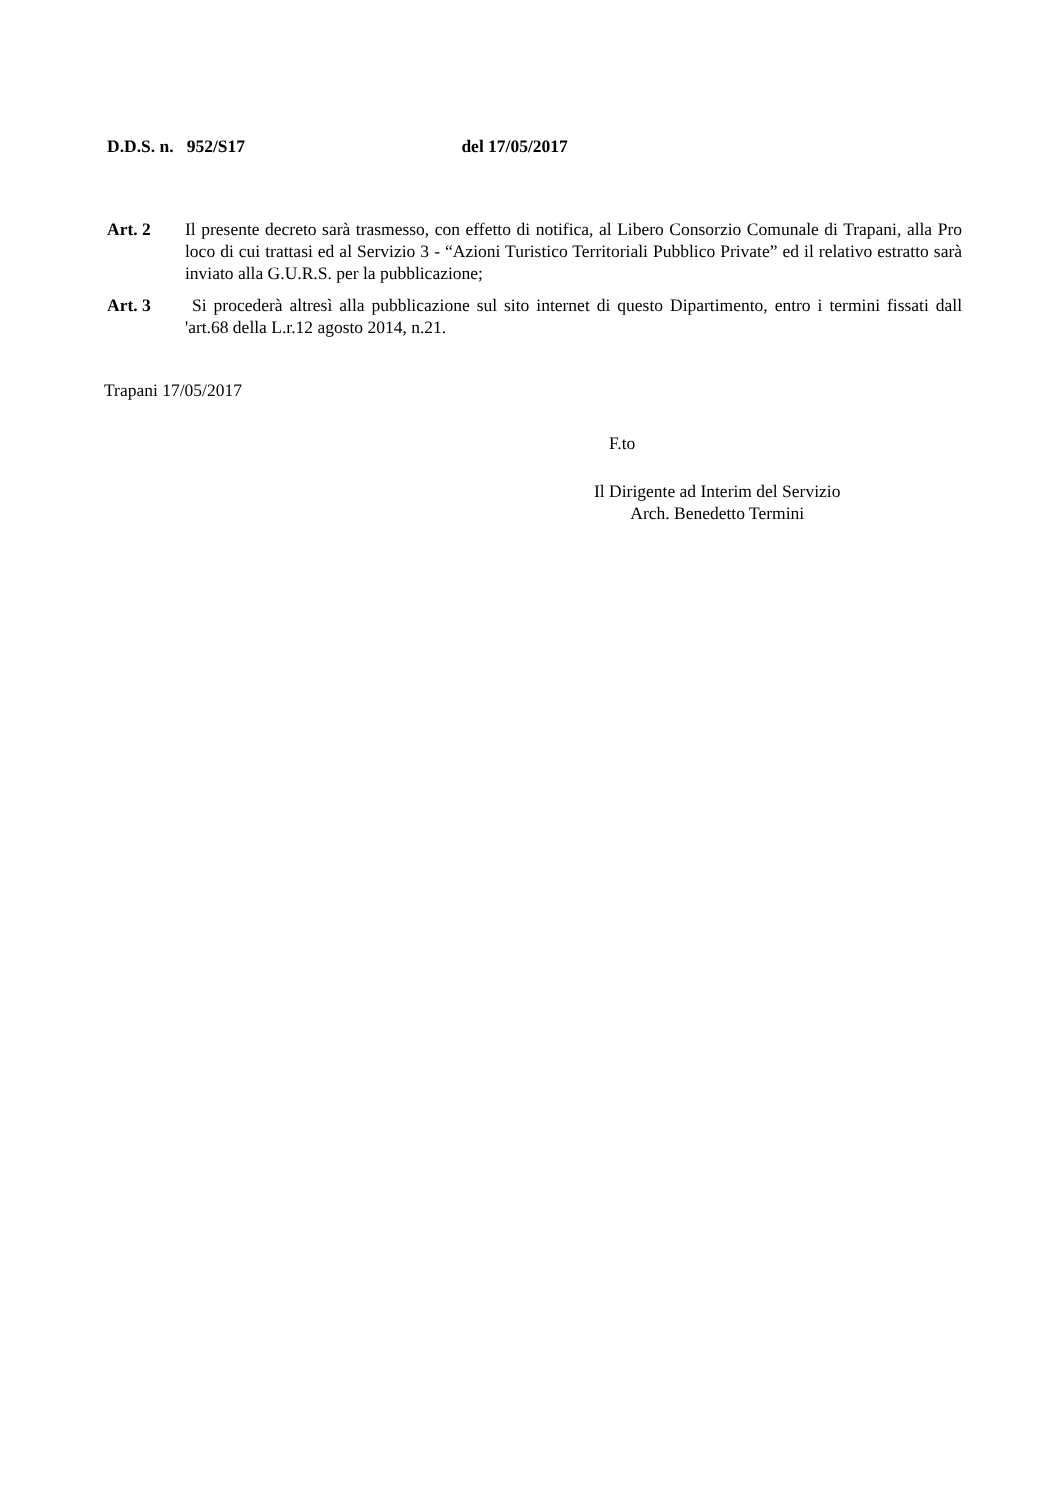D.D.S. n. 952/S17 del 17/05/2017
Art. 2 Il presente decreto sarà trasmesso, con effetto di notifica, al Libero Consorzio Comunale di Trapani, alla Pro loco di cui trattasi ed al Servizio 3 - “Azioni Turistico Territoriali Pubblico Private” ed il relativo estratto sarà inviato alla G.U.R.S. per la pubblicazione;
Art. 3 Si procederà altresì alla pubblicazione sul sito internet di questo Dipartimento, entro i termini fissati dall 'art.68 della L.r.12 agosto 2014, n.21.
Trapani 17/05/2017
F.to
Il Dirigente ad Interim del Servizio
Arch. Benedetto Termini